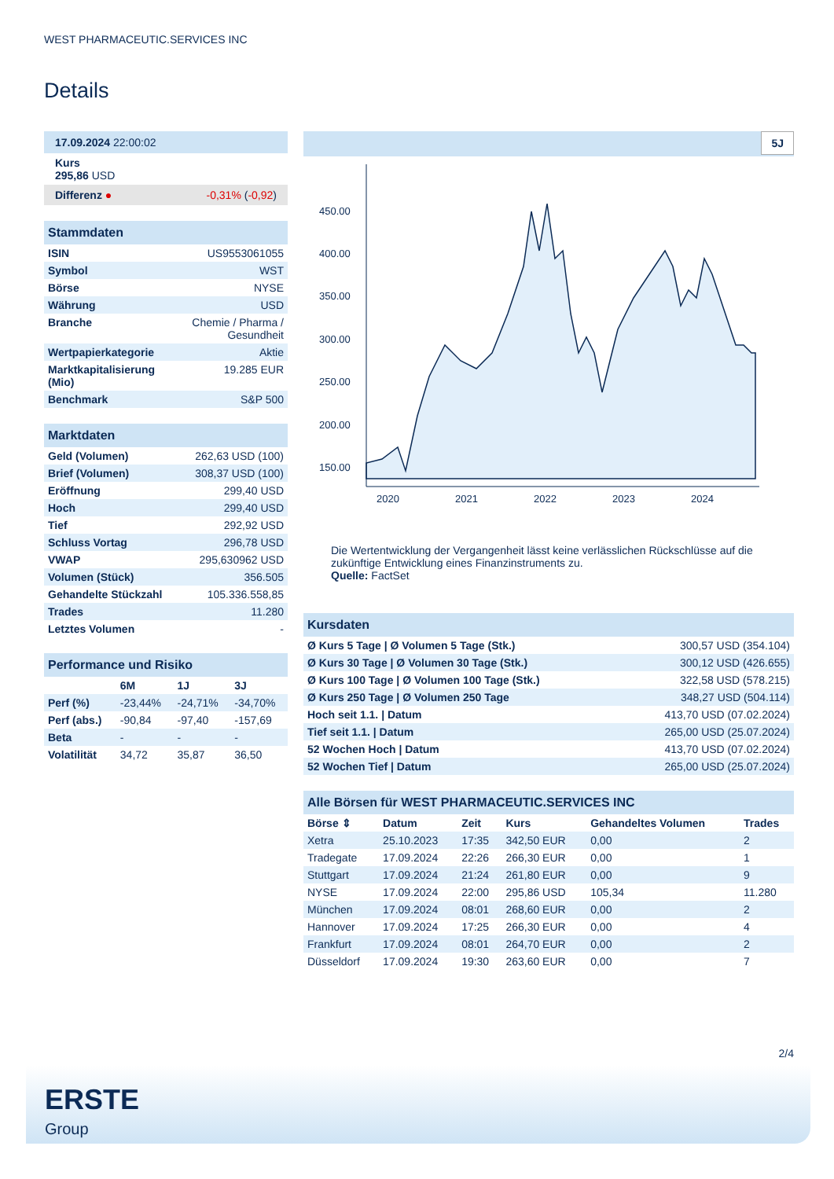WEST PHARMACEUTIC.SERVICES INC
Details
| 17.09.2024 22:00:02 |
| Kurs 295,86 USD |
| Differenz ● -0,31% ( -0,92 ) |
| Stammdaten | |
| ISIN | US9553061055 |
| Symbol | WST |
| Börse | NYSE |
| Währung | USD |
| Branche | Chemie / Pharma / Gesundheit |
| Wertpapierkategorie | Aktie |
| Marktkapitalisierung (Mio) | 19.285 EUR |
| Benchmark | S&P 500 |
| Marktdaten | |
| Geld (Volumen) | 262,63 USD (100) |
| Brief (Volumen) | 308,37 USD (100) |
| Eröffnung | 299,40 USD |
| Hoch | 299,40 USD |
| Tief | 292,92 USD |
| Schluss Vortag | 296,78 USD |
| VWAP | 295,630962 USD |
| Volumen (Stück) | 356.505 |
| Gehandelte Stückzahl | 105.336.558,85 |
| Trades | 11.280 |
| Letztes Volumen | - |
| Performance und Risiko | | | |
| | 6M | 1J | 3J |
| Perf (%) | -23,44% | -24,71% | -34,70% |
| Perf (abs.) | -90,84 | -97,40 | -157,69 |
| Beta | - | - | - |
| Volatilität | 34,72 | 35,87 | 36,50 |
5J
450.00
400.00
350.00
300.00
250.00
200.00
150.00
2020
2021
2022
2023
2024
Die Wertentwicklung der Vergangenheit lässt keine verlässlichen Rückschlüsse auf die zukünftige Entwicklung eines Finanzinstruments zu.
Quelle: FactSet
| Kursdaten | |
| Ø Kurs 5 Tage / Ø Volumen 5 Tage (Stk.) | 300,57 USD (354.104) |
| Ø Kurs 30 Tage / Ø Volumen 30 Tage (Stk.) | 300,12 USD (426.655) |
| Ø Kurs 100 Tage / Ø Volumen 100 Tage (Stk.) | 322,58 USD (578.215) |
| Ø Kurs 250 Tage / Ø Volumen 250 Tage | 348,27 USD (504.114) |
| Hoch seit 1.1. / Datum | 413,70 USD (07.02.2024) |
| Tief seit 1.1. / Datum | 265,00 USD (25.07.2024) |
| 52 Wochen Hoch / Datum | 413,70 USD (07.02.2024) |
| 52 Wochen Tief / Datum | 265,00 USD (25.07.2024) |
| Alle Börsen für WEST PHARMACEUTIC.SERVICES INC | | | | | |
| Börse ⇕ | Datum | Zeit | Kurs | Gehandeltes Volumen | Trades |
| Xetra | 25.10.2023 | 17:35 | 342,50 EUR | 0,00 | 2 |
| Tradegate | 17.09.2024 | 22:26 | 266,30 EUR | 0,00 | 1 |
| Stuttgart | 17.09.2024 | 21:24 | 261,80 EUR | 0,00 | 9 |
| NYSE | 17.09.2024 | 22:00 | 295,86 USD | 105,34 | 11.280 |
| München | 17.09.2024 | 08:01 | 268,60 EUR | 0,00 | 2 |
| Hannover | 17.09.2024 | 17:25 | 266,30 EUR | 0,00 | 4 |
| Frankfurt | 17.09.2024 | 08:01 | 264,70 EUR | 0,00 | 2 |
| Düsseldorf | 17.09.2024 | 19:30 | 263,60 EUR | 0,00 | 7 |
2/4
ERSTE
Group